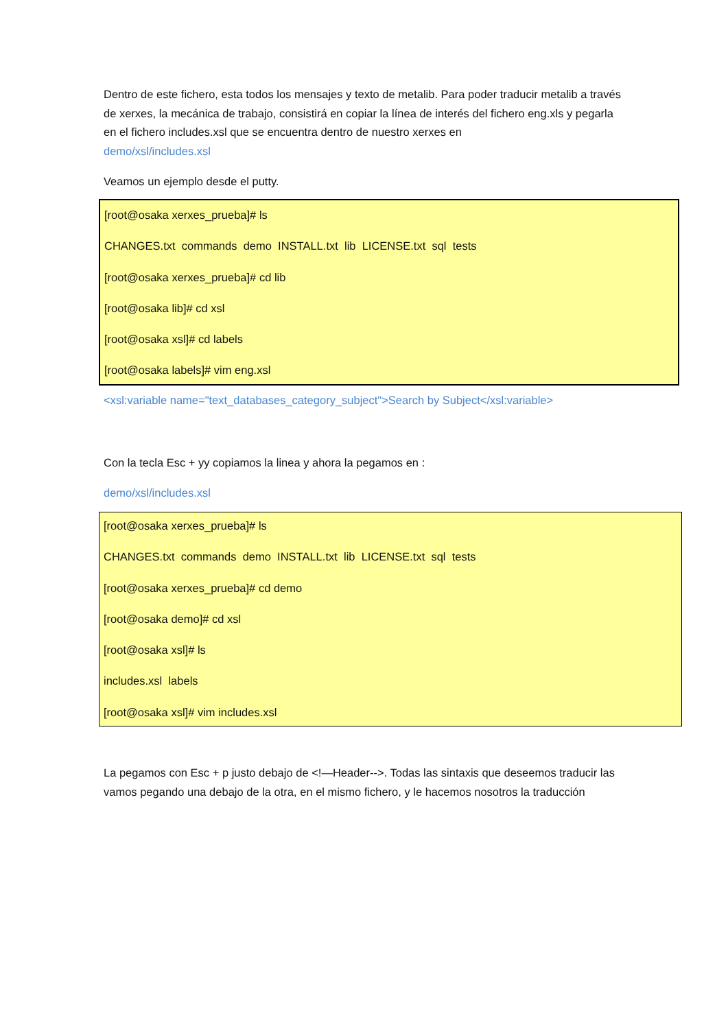Dentro de este fichero, esta todos los mensajes y texto de metalib. Para poder traducir metalib a través de xerxes, la mecánica de trabajo, consistirá en copiar la línea de interés del fichero eng.xls y pegarla en el fichero includes.xsl que se encuentra dentro de nuestro xerxes en
demo/xsl/includes.xsl
Veamos un ejemplo desde el putty.
[root@osaka xerxes_prueba]# ls
CHANGES.txt commands demo INSTALL.txt lib LICENSE.txt sql tests
[root@osaka xerxes_prueba]# cd lib
[root@osaka lib]# cd xsl
[root@osaka xsl]# cd labels
[root@osaka labels]# vim eng.xsl
<xsl:variable name="text_databases_category_subject">Search by Subject</xsl:variable>
Con la tecla Esc + yy copiamos la linea y ahora la pegamos en :
demo/xsl/includes.xsl
[root@osaka xerxes_prueba]# ls
CHANGES.txt commands demo INSTALL.txt lib LICENSE.txt sql tests
[root@osaka xerxes_prueba]# cd demo
[root@osaka demo]# cd xsl
[root@osaka xsl]# ls
includes.xsl labels
[root@osaka xsl]# vim includes.xsl
La pegamos con Esc + p justo debajo de <!—Header-->. Todas las sintaxis que deseemos traducir las vamos pegando una debajo de la otra, en el mismo fichero, y le hacemos nosotros la traducción